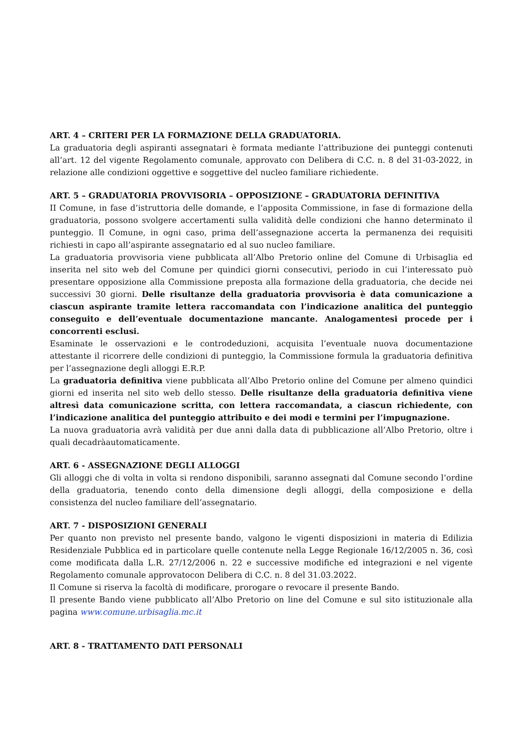ART. 4 – CRITERI PER LA FORMAZIONE DELLA GRADUATORIA.
La graduatoria degli aspiranti assegnatari è formata mediante l’attribuzione dei punteggi contenuti all’art. 12 del vigente Regolamento comunale, approvato con Delibera di C.C. n. 8 del 31-03-2022, in relazione alle condizioni oggettive e soggettive del nucleo familiare richiedente.
ART. 5 – GRADUATORIA PROVVISORIA – OPPOSIZIONE – GRADUATORIA DEFINITIVA
II Comune, in fase d’istruttoria delle domande, e l’apposita Commissione, in fase di formazione della graduatoria, possono svolgere accertamenti sulla validità delle condizioni che hanno determinato il punteggio. Il Comune, in ogni caso, prima dell’assegnazione accerta la permanenza dei requisiti richiesti in capo all’aspirante assegnatario ed al suo nucleo familiare.
La graduatoria provvisoria viene pubblicata all’Albo Pretorio online del Comune di Urbisaglia ed inserita nel sito web del Comune per quindici giorni consecutivi, periodo in cui l’interessato può presentare opposizione alla Commissione preposta alla formazione della graduatoria, che decide nei successivi 30 giorni. Delle risultanze della graduatoria provvisoria è data comunicazione a ciascun aspirante tramite lettera raccomandata con l’indicazione analitica del punteggio conseguito e dell’eventuale documentazione mancante. Analogamentesi procede per i concorrenti esclusi.
Esaminate le osservazioni e le controdeduzioni, acquisita l’eventuale nuova documentazione attestante il ricorrere delle condizioni di punteggio, la Commissione formula la graduatoria definitiva per l’assegnazione degli alloggi E.R.P.
La graduatoria definitiva viene pubblicata all’Albo Pretorio online del Comune per almeno quindici giorni ed inserita nel sito web dello stesso. Delle risultanze della graduatoria definitiva viene altresì data comunicazione scritta, con lettera raccomandata, a ciascun richiedente, con l’indicazione analitica del punteggio attribuito e dei modi e termini per l’impugnazione.
La nuova graduatoria avrà validità per due anni dalla data di pubblicazione all’Albo Pretorio, oltre i quali decadràautomaticamente.
ART. 6 - ASSEGNAZIONE DEGLI ALLOGGI
Gli alloggi che di volta in volta si rendono disponibili, saranno assegnati dal Comune secondo l’ordine della graduatoria, tenendo conto della dimensione degli alloggi, della composizione e della consistenza del nucleo familiare dell’assegnatario.
ART. 7 - DISPOSIZIONI GENERALI
Per quanto non previsto nel presente bando, valgono le vigenti disposizioni in materia di Edilizia Residenziale Pubblica ed in particolare quelle contenute nella Legge Regionale 16/12/2005 n. 36, così come modificata dalla L.R. 27/12/2006 n. 22 e successive modifiche ed integrazioni e nel vigente Regolamento comunale approvatocon Delibera di C.C. n. 8 del 31.03.2022.
Il Comune si riserva la facoltà di modificare, prorogare o revocare il presente Bando.
Il presente Bando viene pubblicato all’Albo Pretorio on line del Comune e sul sito istituzionale alla pagina www.comune.urbisaglia.mc.it
ART. 8 - TRATTAMENTO DATI PERSONALI